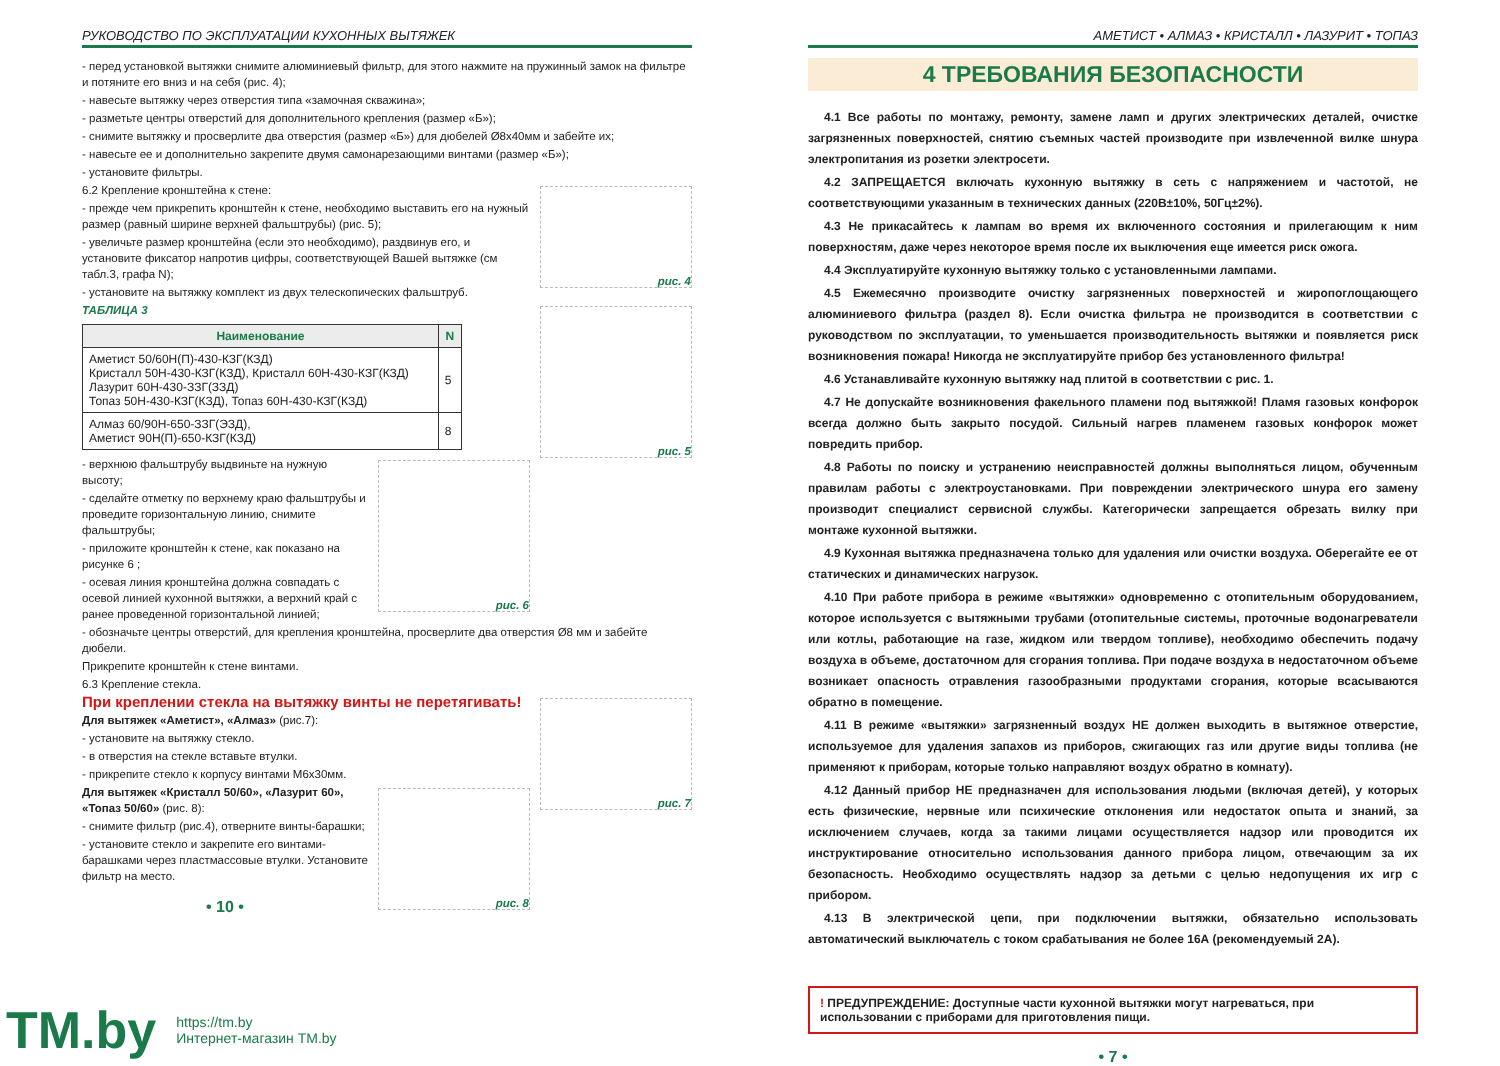РУКОВОДСТВО ПО ЭКСПЛУАТАЦИИ КУХОННЫХ ВЫТЯЖЕК
- перед установкой вытяжки снимите алюминиевый фильтр, для этого нажмите на пружинный замок на фильтре и потяните его вниз и на себя (рис. 4);
- навесьте вытяжку через отверстия типа «замочная скважина»;
- разметьте центры отверстий для дополнительного крепления (размер «Б»);
- снимите вытяжку и просверлите два отверстия (размер «Б») для дюбелей Ø8x40мм и забейте их;
- навесьте ее и дополнительно закрепите двумя самонарезающими винтами (размер «Б»);
- установите фильтры.
рис. 4
6.2 Крепление кронштейна к стене:
- прежде чем прикрепить кронштейн к стене, необходимо выставить его на нужный размер (равный ширине верхней фальштрубы) (рис. 5);
- увеличьте размер кронштейна (если это необходимо), раздвинув его, и установите фиксатор напротив цифры, соответствующей Вашей вытяжке (см табл.3, графа N);
- установите на вытяжку комплект из двух телескопических фальштруб.
рис. 5
ТАБЛИЦА 3
| Наименование | N |
| --- | --- |
| Аметист 50/60Н(П)-430-КЗГ(КЗД) Кристалл 50Н-430-КЗГ(КЗД), Кристалл 60Н-430-КЗГ(КЗД) Лазурит 60Н-430-ЗЗГ(ЗЗД) Топаз 50Н-430-КЗГ(КЗД), Топаз 60Н-430-КЗГ(КЗД) | 5 |
| Алмаз 60/90Н-650-ЗЗГ(ЭЗД), Аметист 90Н(П)-650-КЗГ(КЗД) | 8 |
рис. 6
- верхнюю фальштрубу выдвиньте на нужную высоту;
- сделайте отметку по верхнему краю фальштрубы и проведите горизонтальную линию, снимите фальштрубы;
- приложите кронштейн к стене, как показано на рисунке 6 ;
- осевая линия кронштейна должна совпадать с осевой линией кухонной вытяжки, а верхний край с ранее проведенной горизонтальной линией;
- обозначьте центры отверстий, для крепления кронштейна, просверлите два отверстия Ø8 мм и забейте дюбели.
Прикрепите кронштейн к стене винтами.
6.3 Крепление стекла.
рис. 7
При креплении стекла на вытяжку винты не перетягивать!
Для вытяжек «Аметист», «Алмаз» (рис.7):
- установите на вытяжку стекло.
- в отверстия на стекле вставьте втулки.
- прикрепите стекло к корпусу винтами М6х30мм.
рис. 8
Для вытяжек «Кристалл 50/60», «Лазурит 60», «Топаз 50/60» (рис. 8):
- снимите фильтр (рис.4), отверните винты-барашки;
- установите стекло и закрепите его винтами-барашками через пластмассовые втулки. Установите фильтр на место.
• 10 •
АМЕТИСТ • АЛМАЗ • КРИСТАЛЛ • ЛАЗУРИТ • ТОПАЗ
4 ТРЕБОВАНИЯ БЕЗОПАСНОСТИ
4.1 Все работы по монтажу, ремонту, замене ламп и других электрических деталей, очистке загрязненных поверхностей, снятию съемных частей производите при извлеченной вилке шнура электропитания из розетки электросети.
4.2 ЗАПРЕЩАЕТСЯ включать кухонную вытяжку в сеть с напряжением и частотой, не соответствующими указанным в технических данных (220В±10%, 50Гц±2%).
4.3 Не прикасайтесь к лампам во время их включенного состояния и прилегающим к ним поверхностям, даже через некоторое время после их выключения еще имеется риск ожога.
4.4 Эксплуатируйте кухонную вытяжку только с установленными лампами.
4.5 Ежемесячно производите очистку загрязненных поверхностей и жиропоглощающего алюминиевого фильтра (раздел 8). Если очистка фильтра не производится в соответствии с руководством по эксплуатации, то уменьшается производительность вытяжки и появляется риск возникновения пожара! Никогда не эксплуатируйте прибор без установленного фильтра!
4.6 Устанавливайте кухонную вытяжку над плитой в соответствии с рис. 1.
4.7 Не допускайте возникновения факельного пламени под вытяжкой! Пламя газовых конфорок всегда должно быть закрыто посудой. Сильный нагрев пламенем газовых конфорок может повредить прибор.
4.8 Работы по поиску и устранению неисправностей должны выполняться лицом, обученным правилам работы с электроустановками. При повреждении электрического шнура его замену производит специалист сервисной службы. Категорически запрещается обрезать вилку при монтаже кухонной вытяжки.
4.9 Кухонная вытяжка предназначена только для удаления или очистки воздуха. Оберегайте ее от статических и динамических нагрузок.
4.10 При работе прибора в режиме «вытяжки» одновременно с отопительным оборудованием, которое используется с вытяжными трубами (отопительные системы, проточные водонагреватели или котлы, работающие на газе, жидком или твердом топливе), необходимо обеспечить подачу воздуха в объеме, достаточном для сгорания топлива. При подаче воздуха в недостаточном объеме возникает опасность отравления газообразными продуктами сгорания, которые всасываются обратно в помещение.
4.11 В режиме «вытяжки» загрязненный воздух НЕ должен выходить в вытяжное отверстие, используемое для удаления запахов из приборов, сжигающих газ или другие виды топлива (не применяют к приборам, которые только направляют воздух обратно в комнату).
4.12 Данный прибор НЕ предназначен для использования людьми (включая детей), у которых есть физические, нервные или психические отклонения или недостаток опыта и знаний, за исключением случаев, когда за такими лицами осуществляется надзор или проводится их инструктирование относительно использования данного прибора лицом, отвечающим за их безопасность. Необходимо осуществлять надзор за детьми с целью недопущения их игр с прибором.
4.13 В электрической цепи, при подключении вытяжки, обязательно использовать автоматический выключатель с током срабатывания не более 16А (рекомендуемый 2А).
! ПРЕДУПРЕЖДЕНИЕ: Доступные части кухонной вытяжки могут нагреваться, при использовании с приборами для приготовления пищи.
• 7 •
TM.by
https://tm.by
Интернет-магазин TM.by